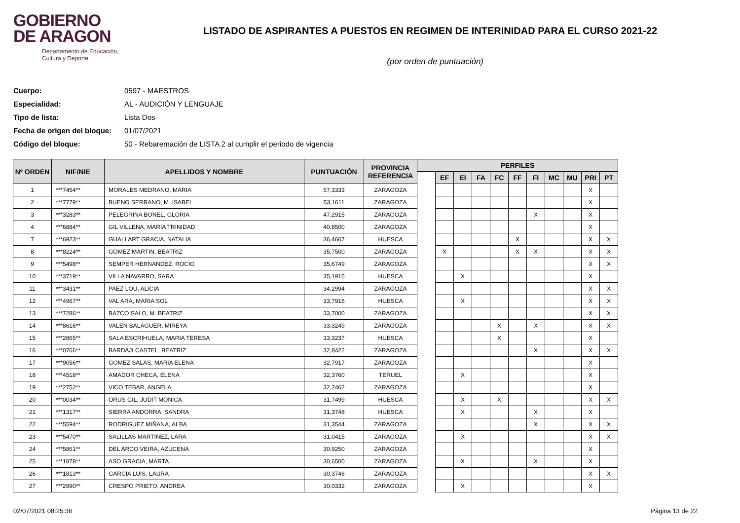GOBIERNO
DE ARAGON
Departamento de Educación,
Cultura y Deporte
LISTADO DE ASPIRANTES A PUESTOS EN REGIMEN DE INTERINIDAD PARA EL CURSO 2021-22
(por orden de puntuación)
Cuerpo: 0597 - MAESTROS
Especialidad: AL - AUDICIÓN Y LENGUAJE
Tipo de lista: Lista Dos
Fecha de origen del bloque: 01/07/2021
Código del bloque: 50 - Rebaremación de LISTA 2 al cumplir el periodo de vigencia
| Nº ORDEN | NIF/NIE | APELLIDOS Y NOMBRE | PUNTUACIÓN | PROVINCIA REFERENCIA | PERFILES | | | | | | | | | | |
| --- | --- | --- | --- | --- | --- | --- | --- | --- | --- | --- | --- | --- | --- | --- | --- |
| | | | | | | EF | EI | FA | FC | FF | FI | MC | MU | PRI | PT |
| 1 | ***7454** | MORALES MEDRANO, MARIA | 57,3333 | ZARAGOZA | | | | | | | | | | X | |
| 2 | ***7779** | BUENO SERRANO, M. ISABEL | 53,1611 | ZARAGOZA | | | | | | | | | | X | |
| 3 | ***3283** | PELEGRINA BONEL, GLORIA | 47,2915 | ZARAGOZA | | | | | | | X | | | X | |
| 4 | ***6884** | GIL VILLENA, MARIA TRINIDAD | 40,8500 | ZARAGOZA | | | | | | | | | | X | |
| 7 | ***6923** | GUALLART GRACIA, NATALIA | 36,4667 | HUESCA | | | | | | X | | | | X | X |
| 8 | ***8224** | GOMEZ MARTIN, BEATRIZ | 35,7500 | ZARAGOZA | | X | | | | X | X | | | X | X |
| 9 | ***5498** | SEMPER HERNANDEZ, ROCIO | 35,6749 | ZARAGOZA | | | | | | | | | | X | X |
| 10 | ***3719** | VILLA NAVARRO, SARA | 35,1915 | HUESCA | | | X | | | | | | | X | |
| 11 | ***3431** | PAEZ LOU, ALICIA | 34,2994 | ZARAGOZA | | | | | | | | | | X | X |
| 12 | ***4967** | VAL ARA, MARIA SOL | 33,7916 | HUESCA | | | X | | | | | | | X | X |
| 13 | ***7286** | BAZCO SALO, M. BEATRIZ | 33,7000 | ZARAGOZA | | | | | | | | | | X | X |
| 14 | ***8616** | VALEN BALAGUER, MIREYA | 33,3249 | ZARAGOZA | | | | | X | | X | | | X | X |
| 15 | ***2865** | SALA ESCRIHUELA, MARIA TERESA | 33,3237 | HUESCA | | | | | X | | | | | X | |
| 16 | ***0766** | BARDAJI CASTEL, BEATRIZ | 32,8422 | ZARAGOZA | | | | | | | X | | | X | X |
| 17 | ***9056** | GOMEZ SALAS, MARIA ELENA | 32,7917 | ZARAGOZA | | | | | | | | | | X | |
| 18 | ***4518** | AMADOR CHECA, ELENA | 32,3760 | TERUEL | | | X | | | | | | | X | |
| 19 | ***2752** | VICO TEBAR, ANGELA | 32,2462 | ZARAGOZA | | | | | | | | | | X | |
| 20 | ***0034** | ORUS GIL, JUDIT MONICA | 31,7499 | HUESCA | | | X | | X | | | | | X | X |
| 21 | ***1317** | SIERRA ANDORRA, SANDRA | 31,3748 | HUESCA | | | X | | | | X | | | X | |
| 22 | ***5594** | RODRIGUEZ MIÑANA, ALBA | 31,3544 | ZARAGOZA | | | | | | | X | | | X | X |
| 23 | ***5470** | SALILLAS MARTINEZ, LARA | 31,0415 | ZARAGOZA | | | X | | | | | | | X | X |
| 24 | ***5861** | DEL ARCO VEIRA, AZUCENA | 30,9250 | ZARAGOZA | | | | | | | | | | X | |
| 25 | ***1878** | ASO GRACIA, MARTA | 30,6500 | ZARAGOZA | | | X | | | | X | | | X | |
| 26 | ***1813** | GARCIA LUIS, LAURA | 30,3746 | ZARAGOZA | | | | | | | | | | X | X |
| 27 | ***2990** | CRESPO PRIETO, ANDREA | 30,0332 | ZARAGOZA | | | X | | | | | | | X | |
02/07/2021 08:25:36 Página 13 de 22